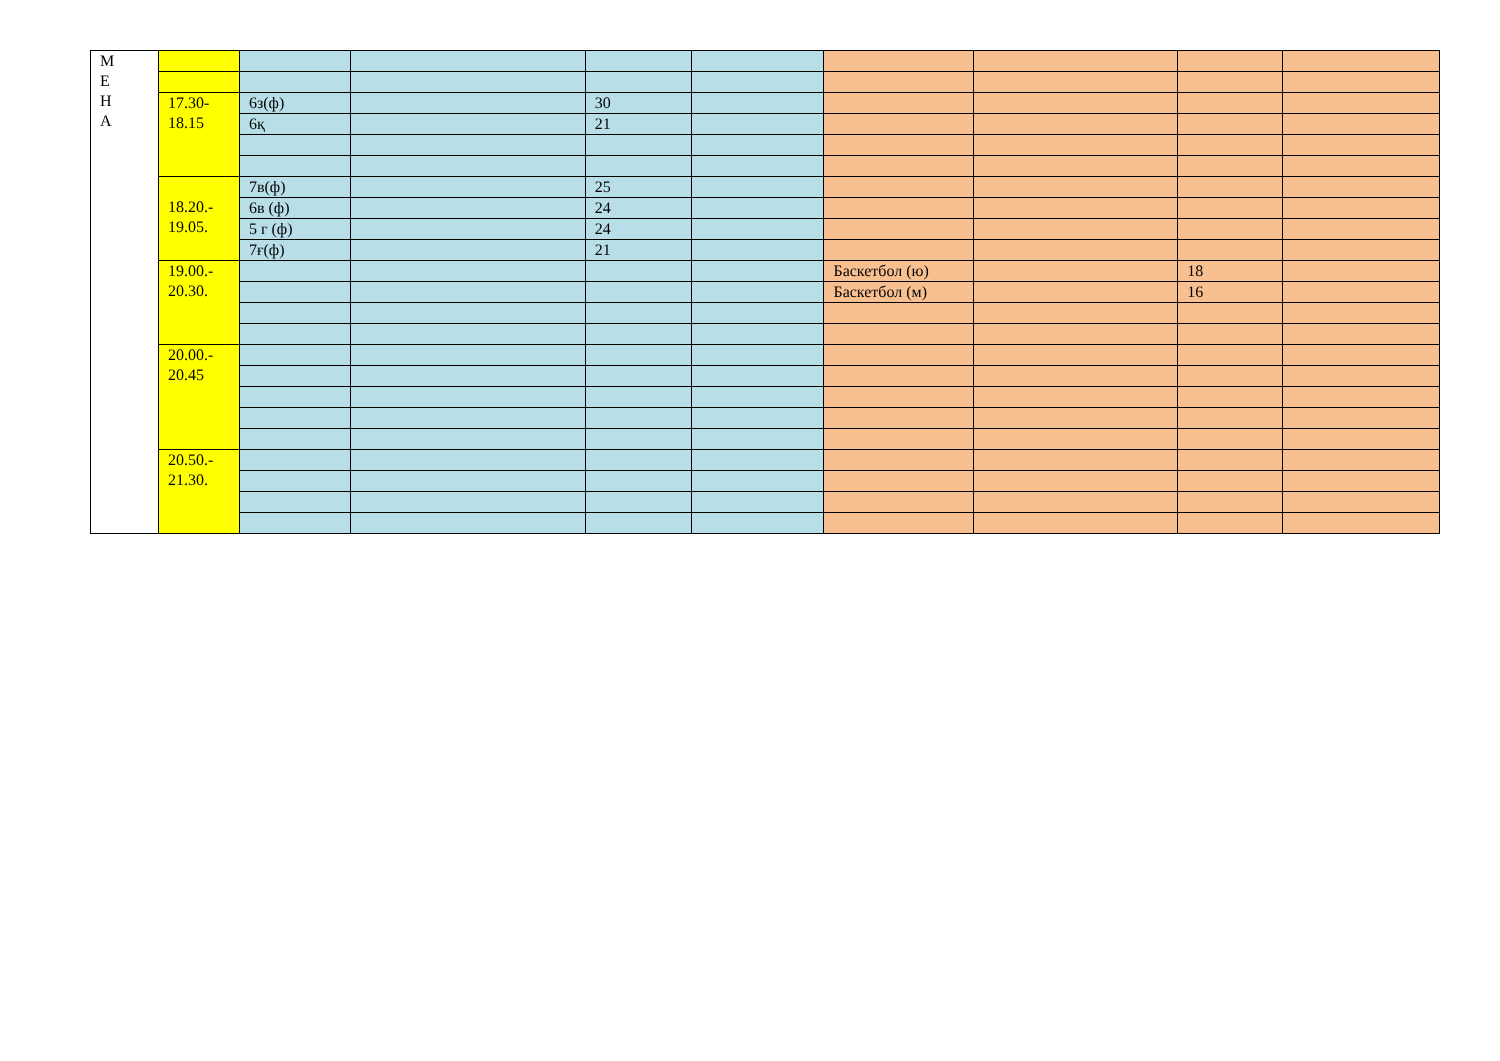| М Е Н А | | | | | | | | | |
| | 17.30- 18.15 | 6з(ф) | | 30 | | | | | |
| | | 6қ | | 21 | | | | | |
| | 18.20.- 19.05. | 7в(ф) | | 25 | | | | | |
| | | 6в (ф) | | 24 | | | | | |
| | | 5 г (ф) | | 24 | | | | | |
| | | 7ғ(ф) | | 21 | | | | | |
| | 19.00.- 20.30. | | | | | Баскетбол (ю) | | 18 | |
| | | | | | | Баскетбол (м) | | 16 | |
| | 20.00.- 20.45 | | | | | | | | |
| | 20.50.- 21.30. | | | | | | | | |